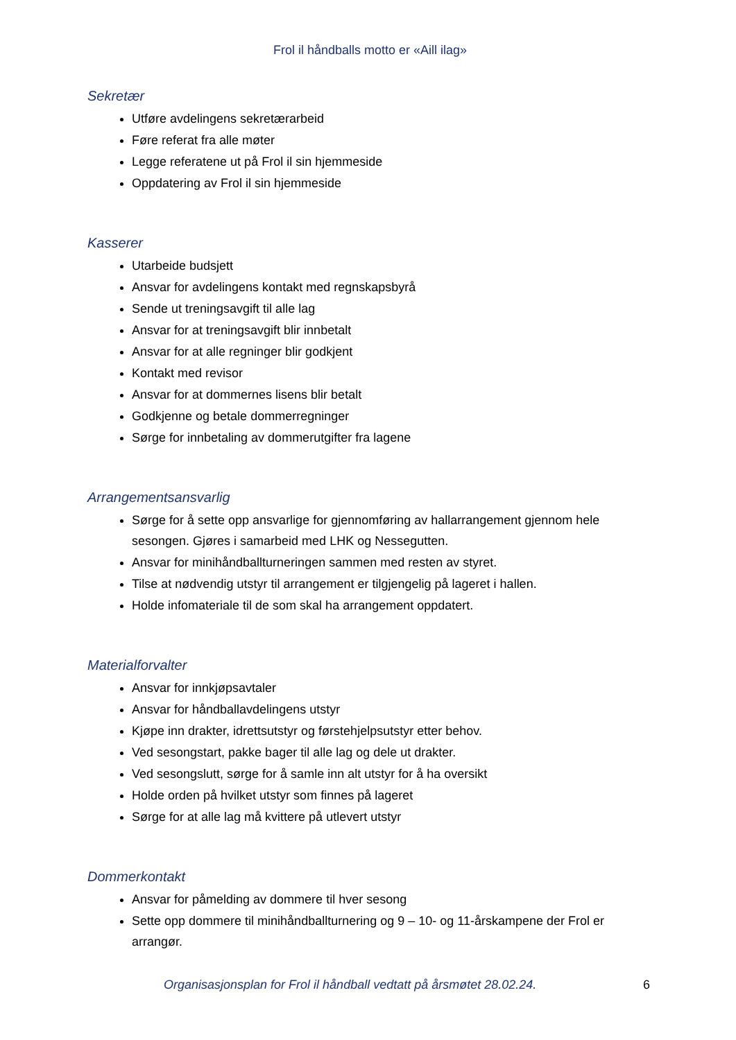Frol il håndballs motto er «Aill ilag»
Sekretær
Utføre avdelingens sekretærarbeid
Føre referat fra alle møter
Legge referatene ut på Frol il sin hjemmeside
Oppdatering av Frol il sin hjemmeside
Kasserer
Utarbeide budsjett
Ansvar for avdelingens kontakt med regnskapsbyrå
Sende ut treningsavgift til alle lag
Ansvar for at treningsavgift blir innbetalt
Ansvar for at alle regninger blir godkjent
Kontakt med revisor
Ansvar for at dommernes lisens blir betalt
Godkjenne og betale dommerregninger
Sørge for innbetaling av dommerutgifter fra lagene
Arrangementsansvarlig
Sørge for å sette opp ansvarlige for gjennomføring av hallarrangement gjennom hele sesongen. Gjøres i samarbeid med LHK og Nessegutten.
Ansvar for minihåndballturneringen sammen med resten av styret.
Tilse at nødvendig utstyr til arrangement er tilgjengelig på lageret i hallen.
Holde infomateriale til de som skal ha arrangement oppdatert.
Materialforvalter
Ansvar for innkjøpsavtaler
Ansvar for håndballavdelingens utstyr
Kjøpe inn drakter, idrettsutstyr og førstehjelpsutstyr etter behov.
Ved sesongstart, pakke bager til alle lag og dele ut drakter.
Ved sesongslutt, sørge for å samle inn alt utstyr for å ha oversikt
Holde orden på hvilket utstyr som finnes på lageret
Sørge for at alle lag må kvittere på utlevert utstyr
Dommerkontakt
Ansvar for påmelding av dommere til hver sesong
Sette opp dommere til minihåndballturnering og 9 – 10- og 11-årskampene der Frol er arrangør.
Organisasjonsplan for Frol il håndball vedtatt på årsmøtet 28.02.24. 6